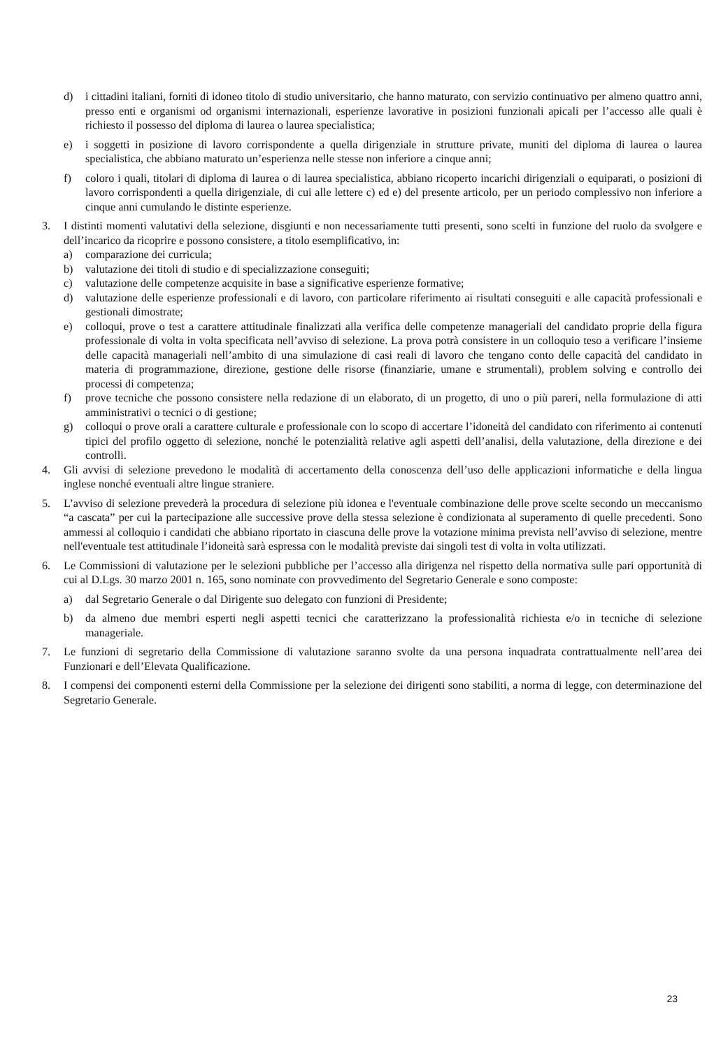d) i cittadini italiani, forniti di idoneo titolo di studio universitario, che hanno maturato, con servizio continuativo per almeno quattro anni, presso enti e organismi od organismi internazionali, esperienze lavorative in posizioni funzionali apicali per l’accesso alle quali è richiesto il possesso del diploma di laurea o laurea specialistica;
e) i soggetti in posizione di lavoro corrispondente a quella dirigenziale in strutture private, muniti del diploma di laurea o laurea specialistica, che abbiano maturato un’esperienza nelle stesse non inferiore a cinque anni;
f) coloro i quali, titolari di diploma di laurea o di laurea specialistica, abbiano ricoperto incarichi dirigenziali o equiparati, o posizioni di lavoro corrispondenti a quella dirigenziale, di cui alle lettere c) ed e) del presente articolo, per un periodo complessivo non inferiore a cinque anni cumulando le distinte esperienze.
3. I distinti momenti valutativi della selezione, disgiunti e non necessariamente tutti presenti, sono scelti in funzione del ruolo da svolgere e dell’incarico da ricoprire e possono consistere, a titolo esemplificativo, in:
a) comparazione dei curricula;
b) valutazione dei titoli di studio e di specializzazione conseguiti;
c) valutazione delle competenze acquisite in base a significative esperienze formative;
d) valutazione delle esperienze professionali e di lavoro, con particolare riferimento ai risultati conseguiti e alle capacità professionali e gestionali dimostrate;
e) colloqui, prove o test a carattere attitudinale finalizzati alla verifica delle competenze manageriali del candidato proprie della figura professionale di volta in volta specificata nell’avviso di selezione. La prova potrà consistere in un colloquio teso a verificare l’insieme delle capacità manageriali nell’ambito di una simulazione di casi reali di lavoro che tengano conto delle capacità del candidato in materia di programmazione, direzione, gestione delle risorse (finanziarie, umane e strumentali), problem solving e controllo dei processi di competenza;
f) prove tecniche che possono consistere nella redazione di un elaborato, di un progetto, di uno o più pareri, nella formulazione di atti amministrativi o tecnici o di gestione;
g) colloqui o prove orali a carattere culturale e professionale con lo scopo di accertare l’idoneità del candidato con riferimento ai contenuti tipici del profilo oggetto di selezione, nonché le potenzialità relative agli aspetti dell’analisi, della valutazione, della direzione e dei controlli.
4. Gli avvisi di selezione prevedono le modalità di accertamento della conoscenza dell’uso delle applicazioni informatiche e della lingua inglese nonché eventuali altre lingue straniere.
5. L’avviso di selezione prevederà la procedura di selezione più idonea e l'eventuale combinazione delle prove scelte secondo un meccanismo “a cascata” per cui la partecipazione alle successive prove della stessa selezione è condizionata al superamento di quelle precedenti. Sono ammessi al colloquio i candidati che abbiano riportato in ciascuna delle prove la votazione minima prevista nell’avviso di selezione, mentre nell'eventuale test attitudinale l’idoneità sarà espressa con le modalità previste dai singoli test di volta in volta utilizzati.
6. Le Commissioni di valutazione per le selezioni pubbliche per l’accesso alla dirigenza nel rispetto della normativa sulle pari opportunità di cui al D.Lgs. 30 marzo 2001 n. 165, sono nominate con provvedimento del Segretario Generale e sono composte:
a) dal Segretario Generale o dal Dirigente suo delegato con funzioni di Presidente;
b) da almeno due membri esperti negli aspetti tecnici che caratterizzano la professionalità richiesta e/o in tecniche di selezione manageriale.
7. Le funzioni di segretario della Commissione di valutazione saranno svolte da una persona inquadrata contrattualmente nell’area dei Funzionari e dell’Elevata Qualificazione.
8. I compensi dei componenti esterni della Commissione per la selezione dei dirigenti sono stabiliti, a norma di legge, con determinazione del Segretario Generale.
23